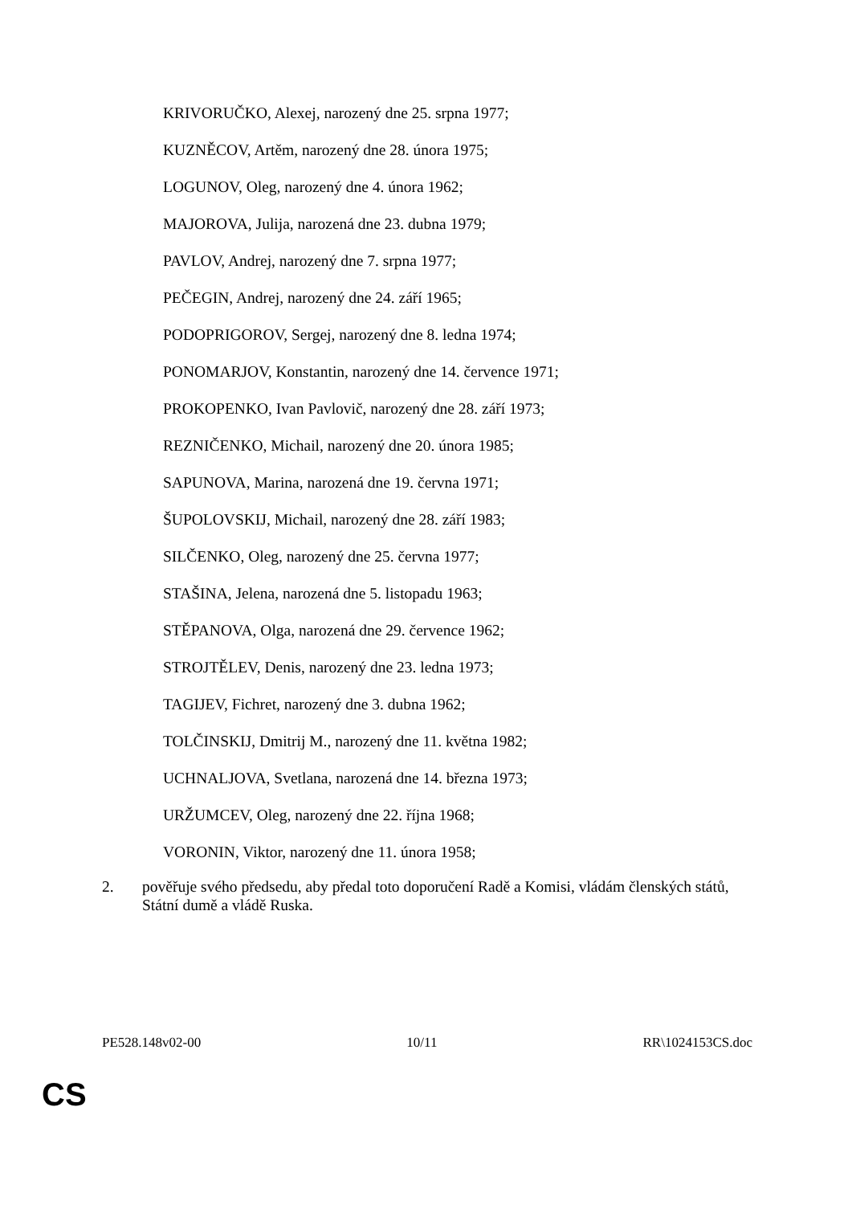KRIVORUČKO, Alexej, narozený dne 25. srpna 1977;
KUZNĚCOV, Artěm, narozený dne 28. února 1975;
LOGUNOV, Oleg, narozený dne 4. února 1962;
MAJOROVA, Julija, narozená dne 23. dubna 1979;
PAVLOV, Andrej, narozený dne 7. srpna 1977;
PEČEGIN, Andrej, narozený dne 24. září 1965;
PODOPRIGOROV, Sergej, narozený dne 8. ledna 1974;
PONOMARJOV, Konstantin, narozený dne 14. července 1971;
PROKOPENKO, Ivan Pavlovič, narozený dne 28. září 1973;
REZNIČENKO, Michail, narozený dne 20. února 1985;
SAPUNOVA, Marina, narozená dne 19. června 1971;
ŠUPOLOVSKIJ, Michail, narozený dne 28. září 1983;
SILČENKO, Oleg, narozený dne 25. června 1977;
STAŠINA, Jelena, narozená dne 5. listopadu 1963;
STĚPANOVA, Olga, narozená dne 29. července 1962;
STROJTĚLEV, Denis, narozený dne 23. ledna 1973;
TAGIJEV, Fichret, narozený dne 3. dubna 1962;
TOLČINSKIJ, Dmitrij M., narozený dne 11. května 1982;
UCHNALJOVA, Svetlana, narozená dne 14. března 1973;
URŽUMCEV, Oleg, narozený dne 22. října 1968;
VORONIN, Viktor, narozený dne 11. února 1958;
2. pověřuje svého předsedu, aby předal toto doporučení Radě a Komisi, vládám členských států, Státní dumě a vládě Ruska.
PE528.148v02-00 10/11 RR\1024153CS.doc
CS